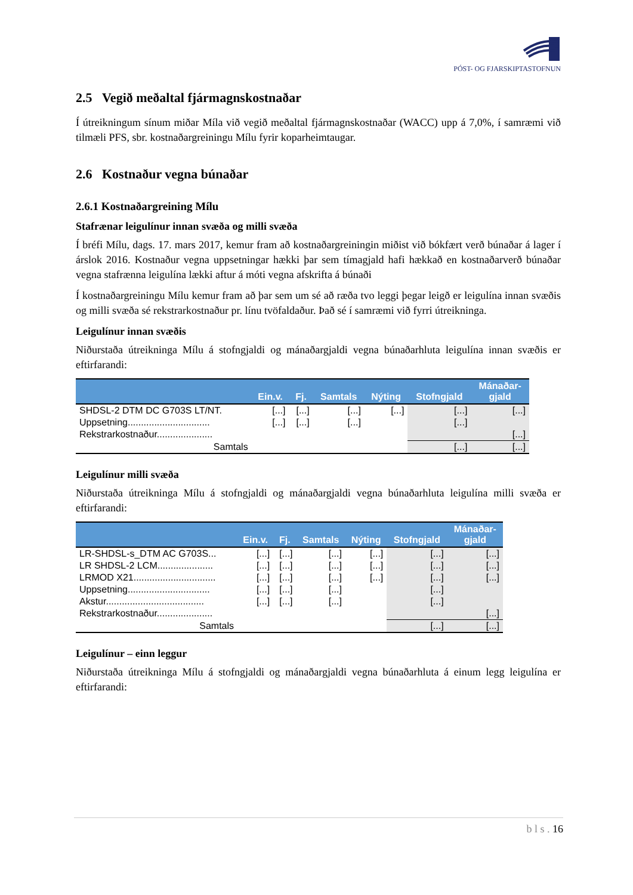PÓST- OG FJARSKIPTASTOFNUN
2.5 Vegið meðaltal fjármagnskostnaðar
Í útreikningum sínum miðar Míla við vegið meðaltal fjármagnskostnaðar (WACC) upp á 7,0%, í samræmi við tilmæli PFS, sbr. kostnaðargreiningu Mílu fyrir koparheimtaugar.
2.6 Kostnaður vegna búnaðar
2.6.1 Kostnaðargreining Mílu
Stafrænar leigulínur innan svæða og milli svæða
Í bréfi Mílu, dags. 17. mars 2017, kemur fram að kostnaðargreiningin miðist við bókfært verð búnaðar á lager í árslok 2016. Kostnaður vegna uppsetningar hækki þar sem tímagjald hafi hækkað en kostnaðarverð búnaðar vegna stafrænna leigulína lækki aftur á móti vegna afskrifta á búnaði
Í kostnaðargreiningu Mílu kemur fram að þar sem um sé að ræða tvo leggi þegar leigð er leigulína innan svæðis og milli svæða sé rekstrarkostnaður pr. línu tvöfaldaður. Það sé í samræmi við fyrri útreikninga.
Leigulínur innan svæðis
Niðurstaða útreikninga Mílu á stofngjaldi og mánaðargjaldi vegna búnaðarhluta leigulína innan svæðis er eftirfarandi:
| | Ein.v. | Fj. | Samtals | Nýting | Stofngjald | Mánaðar- gjald |
| --- | --- | --- | --- | --- | --- | --- |
| SHDSL-2 DTM DC G703S LT/NT. | [...] | [...] | [...] | [...] | [...] | [...] |
| Uppsetning............................... | [...] | [...] | [...] | | [...] | |
| Rekstrarkostnaður..................... | | | | | | [...] |
| Samtals | | | | | [...] | [...] |
Leigulínur milli svæða
Niðurstaða útreikninga Mílu á stofngjaldi og mánaðargjaldi vegna búnaðarhluta leigulína milli svæða er eftirfarandi:
| | Ein.v. | Fj. | Samtals | Nýting | Stofngjald | Mánaðar- gjald |
| --- | --- | --- | --- | --- | --- | --- |
| LR-SHDSL-s_DTM AC G703S... | [...] | [...] | [...] | [...] | [...] | [...] |
| LR SHDSL-2 LCM..................... | [...] | [...] | [...] | [...] | [...] | [...] |
| LRMOD X21............................... | [...] | [...] | [...] | [...] | [...] | [...] |
| Uppsetning............................... | [...] | [...] | [...] | | [...] | |
| Akstur..................................... | [...] | [...] | [...] | | [...] | |
| Rekstrarkostnaður..................... | | | | | | [...] |
| Samtals | | | | | [...] | [...] |
Leigulínur – einn leggur
Niðurstaða útreikninga Mílu á stofngjaldi og mánaðargjaldi vegna búnaðarhluta á einum legg leigulína er eftirfarandi:
b l s . 16